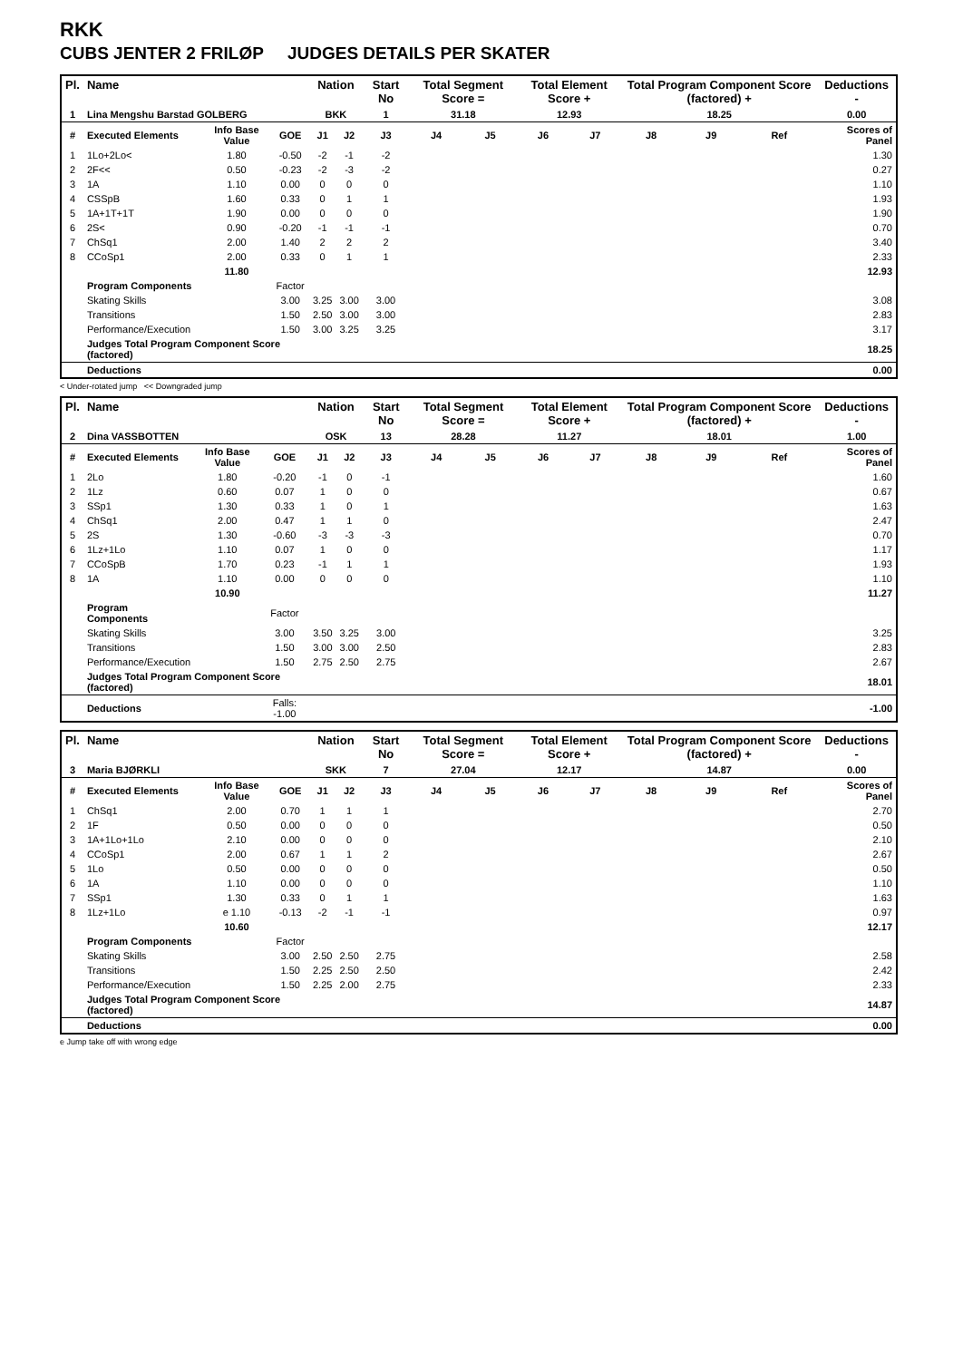RKK
CUBS JENTER 2 FRILØP JUDGES DETAILS PER SKATER
| Pl. | Name | | | Nation | | Start No | Total Segment Score = | | Total Element Score + | | Total Program Component Score (factored) + | | | Deductions - |
| --- | --- | --- | --- | --- | --- | --- | --- | --- | --- | --- | --- | --- | --- | --- |
| 1 | Lina Mengshu Barstad GOLBERG | | | BKK | | 1 | 31.18 | | 12.93 | | 18.25 | | | 0.00 |
| # | Executed Elements | Info Base Value | GOE | J1 | J2 | J3 | J4 | J5 | J6 | J7 | J8 | J9 | Ref | Scores of Panel |
| 1 | 1Lo+2Lo< | 1.80 | -0.50 | -2 | -1 | -2 | | | | | | | | 1.30 |
| 2 | 2F<< | 0.50 | -0.23 | -2 | -3 | -2 | | | | | | | | 0.27 |
| 3 | 1A | 1.10 | 0.00 | 0 | 0 | 0 | | | | | | | | 1.10 |
| 4 | CSSpB | 1.60 | 0.33 | 0 | 1 | 1 | | | | | | | | 1.93 |
| 5 | 1A+1T+1T | 1.90 | 0.00 | 0 | 0 | 0 | | | | | | | | 1.90 |
| 6 | 2S< | 0.90 | -0.20 | -1 | -1 | -1 | | | | | | | | 0.70 |
| 7 | ChSq1 | 2.00 | 1.40 | 2 | 2 | 2 | | | | | | | | 3.40 |
| 8 | CCoSp1 | 2.00 | 0.33 | 0 | 1 | 1 | | | | | | | | 2.33 |
| | | 11.80 | | | | | | | | | | | | 12.93 |
| | Program Components | | Factor | | | | | | | | | | | |
| | Skating Skills | | 3.00 | 3.25 | 3.00 | 3.00 | | | | | | | | 3.08 |
| | Transitions | | 1.50 | 2.50 | 3.00 | 3.00 | | | | | | | | 2.83 |
| | Performance/Execution | | 1.50 | 3.00 | 3.25 | 3.25 | | | | | | | | 3.17 |
| | Judges Total Program Component Score (factored) | | | | | | | | | | | | | 18.25 |
| | Deductions | | | | | | | | | | | | | 0.00 |
< Under-rotated jump << Downgraded jump
| Pl. | Name | | | Nation | | Start No | Total Segment Score = | | Total Element Score + | | Total Program Component Score (factored) + | | | Deductions - |
| --- | --- | --- | --- | --- | --- | --- | --- | --- | --- | --- | --- | --- | --- | --- |
| 2 | Dina VASSBOTTEN | | | OSK | | 13 | 28.28 | | 11.27 | | 18.01 | | | 1.00 |
| # | Executed Elements | Info Base Value | GOE | J1 | J2 | J3 | J4 | J5 | J6 | J7 | J8 | J9 | Ref | Scores of Panel |
| 1 | 2Lo | 1.80 | -0.20 | -1 | 0 | -1 | | | | | | | | 1.60 |
| 2 | 1Lz | 0.60 | 0.07 | 1 | 0 | 0 | | | | | | | | 0.67 |
| 3 | SSp1 | 1.30 | 0.33 | 1 | 0 | 1 | | | | | | | | 1.63 |
| 4 | ChSq1 | 2.00 | 0.47 | 1 | 1 | 0 | | | | | | | | 2.47 |
| 5 | 2S | 1.30 | -0.60 | -3 | -3 | -3 | | | | | | | | 0.70 |
| 6 | 1Lz+1Lo | 1.10 | 0.07 | 1 | 0 | 0 | | | | | | | | 1.17 |
| 7 | CCoSpB | 1.70 | 0.23 | -1 | 1 | 1 | | | | | | | | 1.93 |
| 8 | 1A | 1.10 | 0.00 | 0 | 0 | 0 | | | | | | | | 1.10 |
| | | 10.90 | | | | | | | | | | | | 11.27 |
| | Program Components | | Factor | | | | | | | | | | | |
| | Skating Skills | | 3.00 | 3.50 | 3.25 | 3.00 | | | | | | | | 3.25 |
| | Transitions | | 1.50 | 3.00 | 3.00 | 2.50 | | | | | | | | 2.83 |
| | Performance/Execution | | 1.50 | 2.75 | 2.50 | 2.75 | | | | | | | | 2.67 |
| | Judges Total Program Component Score (factored) | | | | | | | | | | | | | 18.01 |
| | Deductions | | Falls: -1.00 | | | | | | | | | | | -1.00 |
| Pl. | Name | | | Nation | | Start No | Total Segment Score = | | Total Element Score + | | Total Program Component Score (factored) + | | | Deductions - |
| --- | --- | --- | --- | --- | --- | --- | --- | --- | --- | --- | --- | --- | --- | --- |
| 3 | Maria BJØRKLI | | | SKK | | 7 | 27.04 | | 12.17 | | 14.87 | | | 0.00 |
| # | Executed Elements | Info Base Value | GOE | J1 | J2 | J3 | J4 | J5 | J6 | J7 | J8 | J9 | Ref | Scores of Panel |
| 1 | ChSq1 | 2.00 | 0.70 | 1 | 1 | 1 | | | | | | | | 2.70 |
| 2 | 1F | 0.50 | 0.00 | 0 | 0 | 0 | | | | | | | | 0.50 |
| 3 | 1A+1Lo+1Lo | 2.10 | 0.00 | 0 | 0 | 0 | | | | | | | | 2.10 |
| 4 | CCoSp1 | 2.00 | 0.67 | 1 | 1 | 2 | | | | | | | | 2.67 |
| 5 | 1Lo | 0.50 | 0.00 | 0 | 0 | 0 | | | | | | | | 0.50 |
| 6 | 1A | 1.10 | 0.00 | 0 | 0 | 0 | | | | | | | | 1.10 |
| 7 | SSp1 | 1.30 | 0.33 | 0 | 1 | 1 | | | | | | | | 1.63 |
| 8 | 1Lz+1Lo | e 1.10 | -0.13 | -2 | -1 | -1 | | | | | | | | 0.97 |
| | | 10.60 | | | | | | | | | | | | 12.17 |
| | Program Components | | Factor | | | | | | | | | | | |
| | Skating Skills | | 3.00 | 2.50 | 2.50 | 2.75 | | | | | | | | 2.58 |
| | Transitions | | 1.50 | 2.25 | 2.50 | 2.50 | | | | | | | | 2.42 |
| | Performance/Execution | | 1.50 | 2.25 | 2.00 | 2.75 | | | | | | | | 2.33 |
| | Judges Total Program Component Score (factored) | | | | | | | | | | | | | 14.87 |
| | Deductions | | | | | | | | | | | | | 0.00 |
e Jump take off with wrong edge